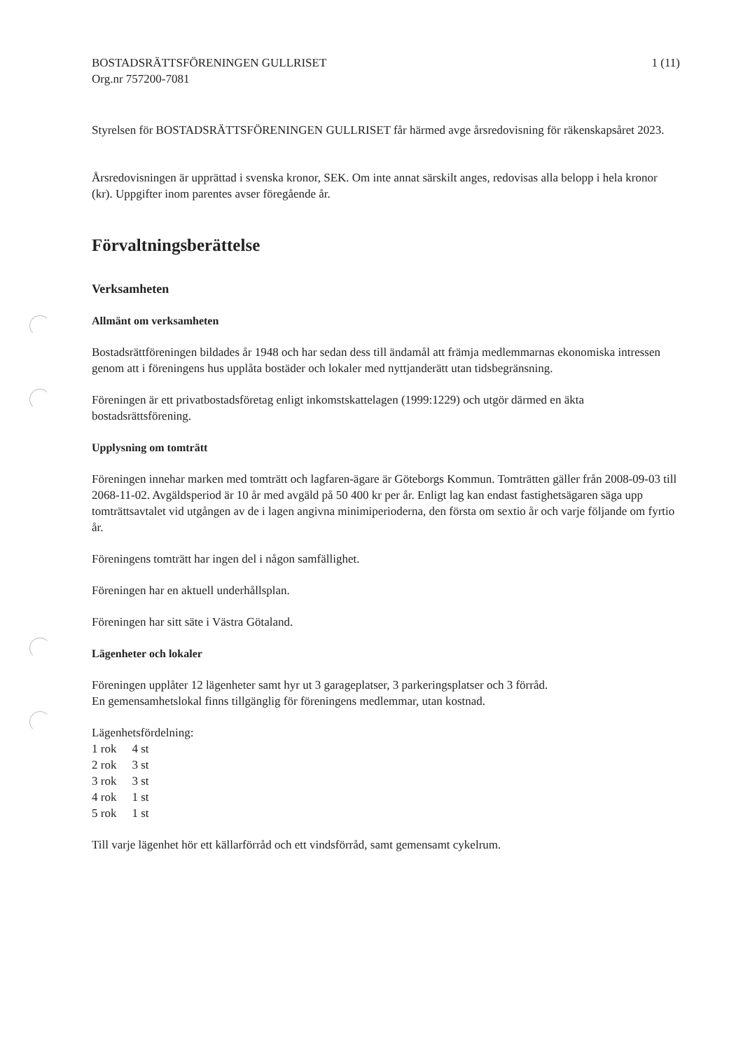BOSTADSRÄTTSFÖRENINGEN GULLRISET
Org.nr 757200-7081
1 (11)
Styrelsen för BOSTADSRÄTTSFÖRENINGEN GULLRISET får härmed avge årsredovisning för räkenskapsåret 2023.
Årsredovisningen är upprättad i svenska kronor, SEK. Om inte annat särskilt anges, redovisas alla belopp i hela kronor (kr). Uppgifter inom parentes avser föregående år.
Förvaltningsberättelse
Verksamheten
Allmänt om verksamheten
Bostadsrättföreningen bildades år 1948 och har sedan dess till ändamål att främja medlemmarnas ekonomiska intressen genom att i föreningens hus upplåta bostäder och lokaler med nyttjanderätt utan tidsbegränsning.
Föreningen är ett privatbostadsföretag enligt inkomstskattelagen (1999:1229) och utgör därmed en äkta bostadsrättsförening.
Upplysning om tomträtt
Föreningen innehar marken med tomträtt och lagfaren-ägare är Göteborgs Kommun. Tomträtten gäller från 2008-09-03 till 2068-11-02. Avgäldsperiod är 10 år med avgäld på 50 400 kr per år. Enligt lag kan endast fastighetsägaren säga upp tomträttsavtalet vid utgången av de i lagen angivna minimiperioderna, den första om sextio år och varje följande om fyrtio år.
Föreningens tomträtt har ingen del i någon samfällighet.
Föreningen har en aktuell underhållsplan.
Föreningen har sitt säte i Västra Götaland.
Lägenheter och lokaler
Föreningen upplåter 12 lägenheter samt hyr ut 3 garageplatser, 3 parkeringsplatser och 3 förråd.
En gemensamhetslokal finns tillgänglig för föreningens medlemmar, utan kostnad.
Lägenhetsfördelning:
| 1 rok | 4 st |
| 2 rok | 3 st |
| 3 rok | 3 st |
| 4 rok | 1 st |
| 5 rok | 1 st |
Till varje lägenhet hör ett källarförråd och ett vindsförråd, samt gemensamt cykelrum.